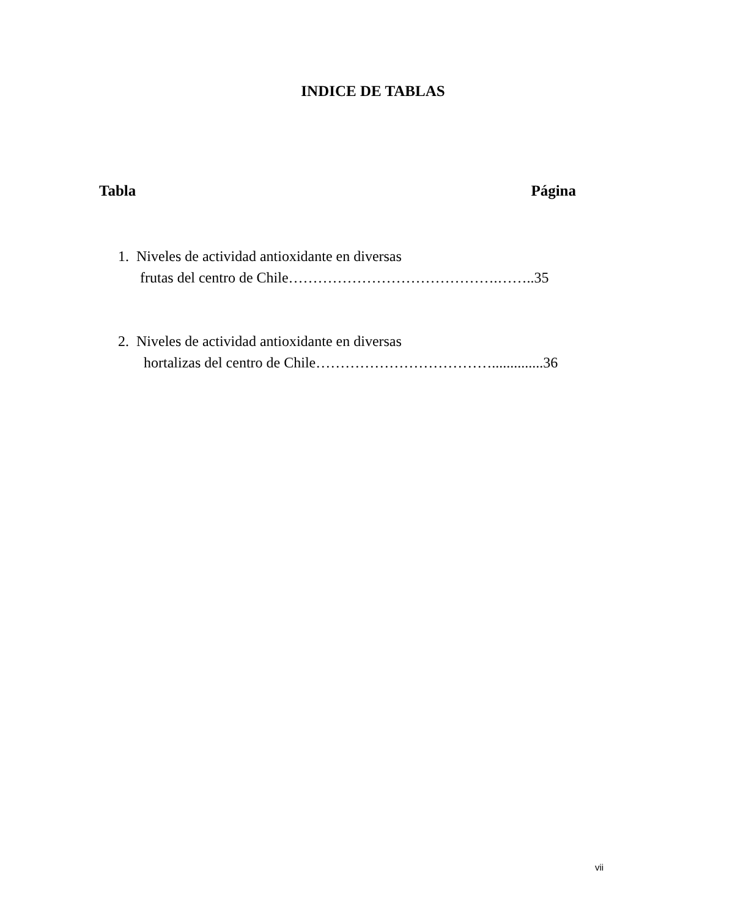INDICE DE TABLAS
Tabla Página
1. Niveles de actividad antioxidante en diversas
frutas del centro de Chile…………………………………….……..35
2. Niveles de actividad antioxidante en diversas
hortalizas del centro de Chile………………………………..............36
vii